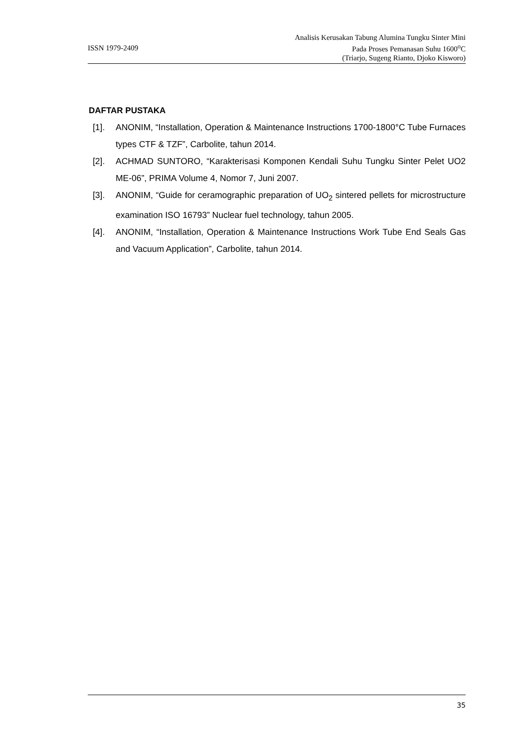ISSN 1979-2409
Analisis Kerusakan Tabung Alumina Tungku Sinter Mini
Pada Proses Pemanasan Suhu 1600<sup>o</sup>C
(Triarjo, Sugeng Rianto, Djoko Kisworo)
DAFTAR PUSTAKA
[1]. ANONIM, “Installation, Operation & Maintenance Instructions 1700-1800°C Tube Furnaces types CTF & TZF”, Carbolite, tahun 2014.
[2]. ACHMAD SUNTORO, “Karakterisasi Komponen Kendali Suhu Tungku Sinter Pelet UO2 ME-06”, PRIMA Volume 4, Nomor 7, Juni 2007.
[3]. ANONIM, “Guide for ceramographic preparation of UO<sub>2</sub> sintered pellets for microstructure examination ISO 16793” Nuclear fuel technology, tahun 2005.
[4]. ANONIM, “Installation, Operation & Maintenance Instructions Work Tube End Seals Gas and Vacuum Application”, Carbolite, tahun 2014.
35